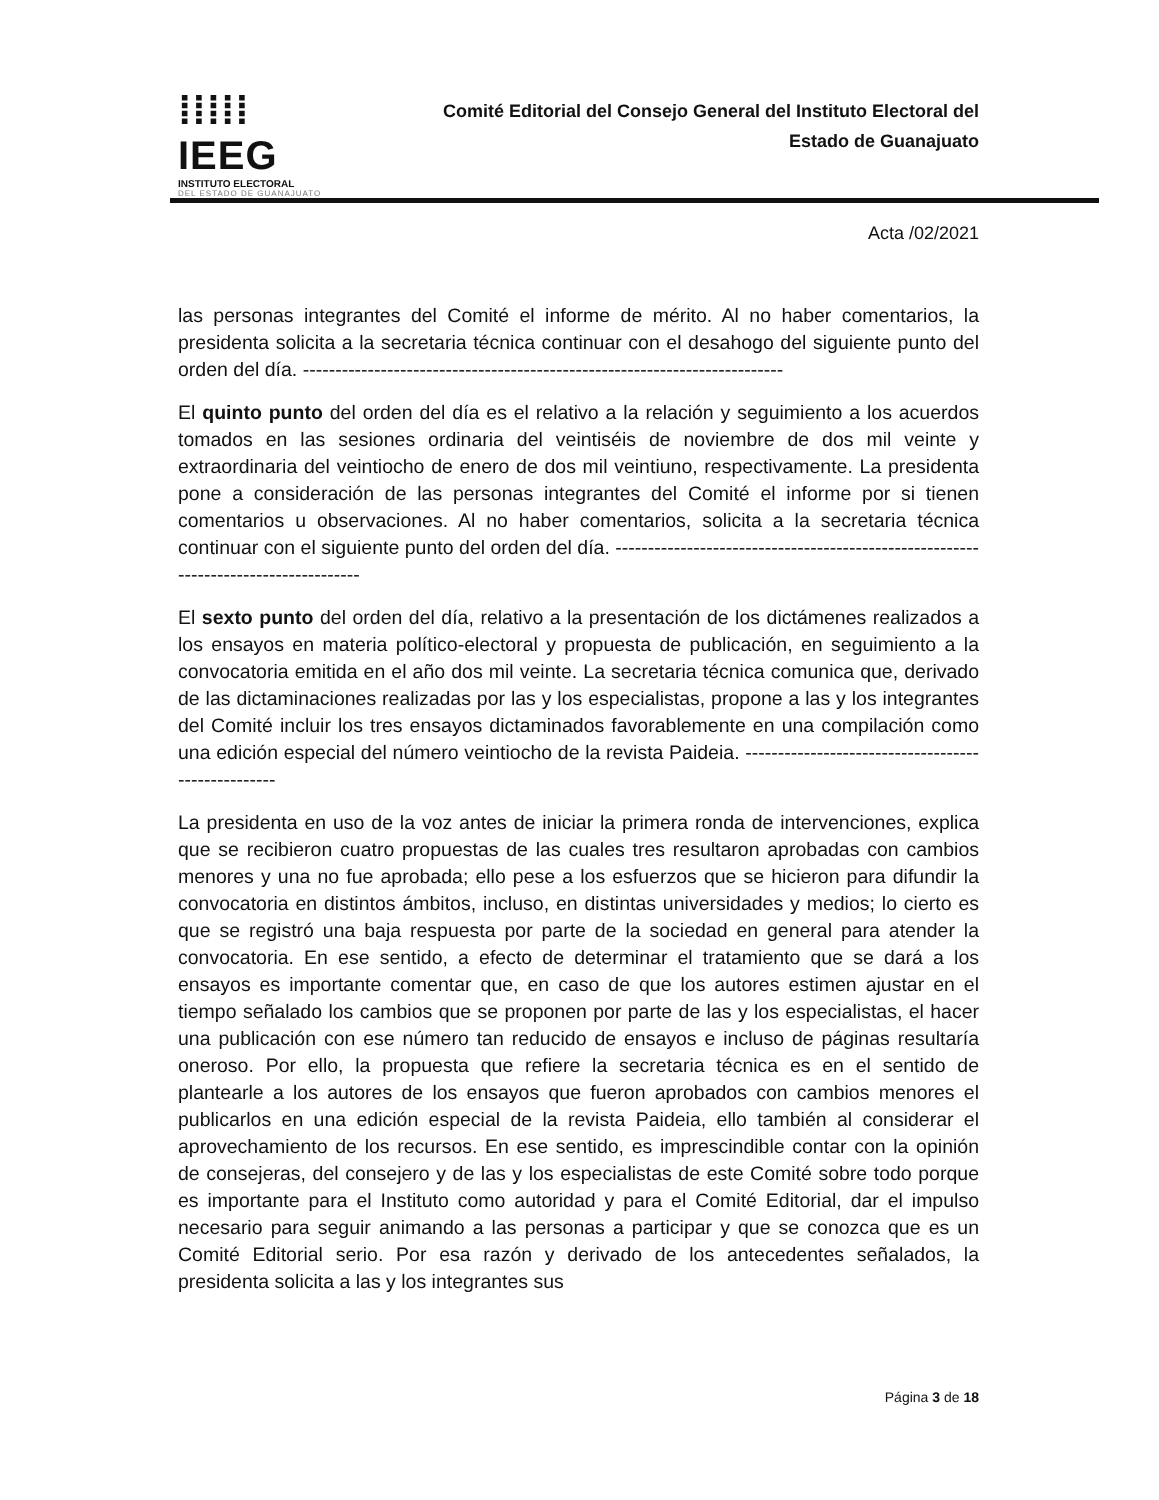⁞⁞⁞⁞⁞ IEEG
INSTITUTO ELECTORAL
DEL ESTADO DE GUANAJUATO
Comité Editorial del Consejo General del Instituto Electoral del
Estado de Guanajuato
Acta /02/2021
las personas integrantes del Comité el informe de mérito. Al no haber comentarios, la presidenta solicita a la secretaria técnica continuar con el desahogo del siguiente punto del orden del día. --------------------------------------------------------------------------
El quinto punto del orden del día es el relativo a la relación y seguimiento a los acuerdos tomados en las sesiones ordinaria del veintiséis de noviembre de dos mil veinte y extraordinaria del veintiocho de enero de dos mil veintiuno, respectivamente. La presidenta pone a consideración de las personas integrantes del Comité el informe por si tienen comentarios u observaciones. Al no haber comentarios, solicita a la secretaria técnica continuar con el siguiente punto del orden del día. ------------------------------------------------------------------------------------
El sexto punto del orden del día, relativo a la presentación de los dictámenes realizados a los ensayos en materia político-electoral y propuesta de publicación, en seguimiento a la convocatoria emitida en el año dos mil veinte. La secretaria técnica comunica que, derivado de las dictaminaciones realizadas por las y los especialistas, propone a las y los integrantes del Comité incluir los tres ensayos dictaminados favorablemente en una compilación como una edición especial del número veintiocho de la revista Paideia. ---------------------------------------------------
La presidenta en uso de la voz antes de iniciar la primera ronda de intervenciones, explica que se recibieron cuatro propuestas de las cuales tres resultaron aprobadas con cambios menores y una no fue aprobada; ello pese a los esfuerzos que se hicieron para difundir la convocatoria en distintos ámbitos, incluso, en distintas universidades y medios; lo cierto es que se registró una baja respuesta por parte de la sociedad en general para atender la convocatoria. En ese sentido, a efecto de determinar el tratamiento que se dará a los ensayos es importante comentar que, en caso de que los autores estimen ajustar en el tiempo señalado los cambios que se proponen por parte de las y los especialistas, el hacer una publicación con ese número tan reducido de ensayos e incluso de páginas resultaría oneroso. Por ello, la propuesta que refiere la secretaria técnica es en el sentido de plantearle a los autores de los ensayos que fueron aprobados con cambios menores el publicarlos en una edición especial de la revista Paideia, ello también al considerar el aprovechamiento de los recursos. En ese sentido, es imprescindible contar con la opinión de consejeras, del consejero y de las y los especialistas de este Comité sobre todo porque es importante para el Instituto como autoridad y para el Comité Editorial, dar el impulso necesario para seguir animando a las personas a participar y que se conozca que es un Comité Editorial serio. Por esa razón y derivado de los antecedentes señalados, la presidenta solicita a las y los integrantes sus
Página 3 de 18